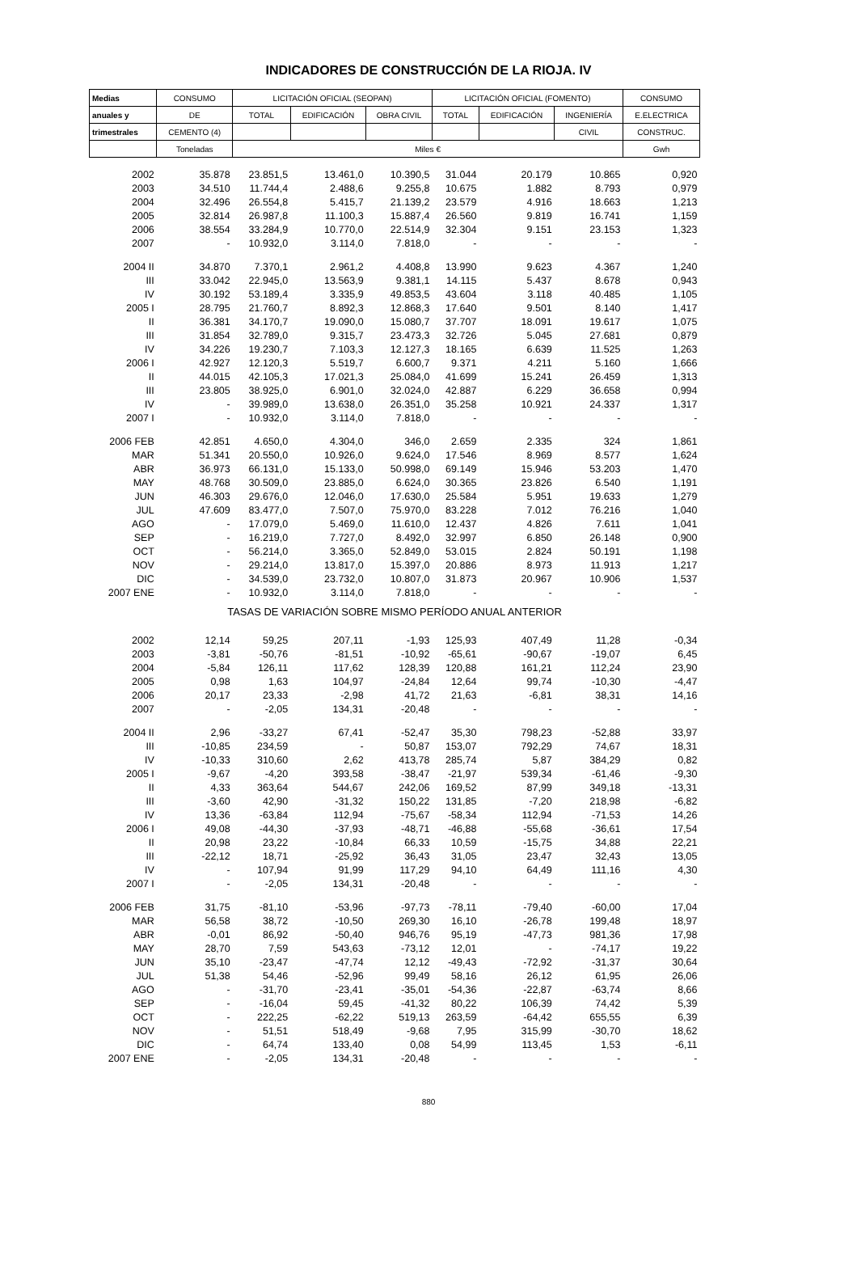INDICADORES DE CONSTRUCCIÓN DE LA RIOJA. IV
| Medias | CONSUMO | LICITACIÓN OFICIAL (SEOPAN) | | | LICITACIÓN OFICIAL (FOMENTO) | | | CONSUMO |
| --- | --- | --- | --- | --- | --- | --- | --- | --- |
| anuales y | DE | TOTAL | EDIFICACIÓN | OBRA CIVIL | TOTAL | EDIFICACIÓN | INGENIERÍA | E.ELECTRICA |
| trimestrales | CEMENTO (4) | | | | | | CIVIL | CONSTRUC. |
| | Toneladas | Miles € | | | | | | Gwh |
| 2002 | 35.878 | 23.851,5 | 13.461,0 | 10.390,5 | 31.044 | 20.179 | 10.865 | 0,920 |
| 2003 | 34.510 | 11.744,4 | 2.488,6 | 9.255,8 | 10.675 | 1.882 | 8.793 | 0,979 |
| 2004 | 32.496 | 26.554,8 | 5.415,7 | 21.139,2 | 23.579 | 4.916 | 18.663 | 1,213 |
| 2005 | 32.814 | 26.987,8 | 11.100,3 | 15.887,4 | 26.560 | 9.819 | 16.741 | 1,159 |
| 2006 | 38.554 | 33.284,9 | 10.770,0 | 22.514,9 | 32.304 | 9.151 | 23.153 | 1,323 |
| 2007 | - | 10.932,0 | 3.114,0 | 7.818,0 | - | - | - | - |
| 2004 II | 34.870 | 7.370,1 | 2.961,2 | 4.408,8 | 13.990 | 9.623 | 4.367 | 1,240 |
| III | 33.042 | 22.945,0 | 13.563,9 | 9.381,1 | 14.115 | 5.437 | 8.678 | 0,943 |
| IV | 30.192 | 53.189,4 | 3.335,9 | 49.853,5 | 43.604 | 3.118 | 40.485 | 1,105 |
| 2005 I | 28.795 | 21.760,7 | 8.892,3 | 12.868,3 | 17.640 | 9.501 | 8.140 | 1,417 |
| II | 36.381 | 34.170,7 | 19.090,0 | 15.080,7 | 37.707 | 18.091 | 19.617 | 1,075 |
| III | 31.854 | 32.789,0 | 9.315,7 | 23.473,3 | 32.726 | 5.045 | 27.681 | 0,879 |
| IV | 34.226 | 19.230,7 | 7.103,3 | 12.127,3 | 18.165 | 6.639 | 11.525 | 1,263 |
| 2006 I | 42.927 | 12.120,3 | 5.519,7 | 6.600,7 | 9.371 | 4.211 | 5.160 | 1,666 |
| II | 44.015 | 42.105,3 | 17.021,3 | 25.084,0 | 41.699 | 15.241 | 26.459 | 1,313 |
| III | 23.805 | 38.925,0 | 6.901,0 | 32.024,0 | 42.887 | 6.229 | 36.658 | 0,994 |
| IV | - | 39.989,0 | 13.638,0 | 26.351,0 | 35.258 | 10.921 | 24.337 | 1,317 |
| 2007 I | - | 10.932,0 | 3.114,0 | 7.818,0 | - | - | - | - |
| 2006 FEB | 42.851 | 4.650,0 | 4.304,0 | 346,0 | 2.659 | 2.335 | 324 | 1,861 |
| MAR | 51.341 | 20.550,0 | 10.926,0 | 9.624,0 | 17.546 | 8.969 | 8.577 | 1,624 |
| ABR | 36.973 | 66.131,0 | 15.133,0 | 50.998,0 | 69.149 | 15.946 | 53.203 | 1,470 |
| MAY | 48.768 | 30.509,0 | 23.885,0 | 6.624,0 | 30.365 | 23.826 | 6.540 | 1,191 |
| JUN | 46.303 | 29.676,0 | 12.046,0 | 17.630,0 | 25.584 | 5.951 | 19.633 | 1,279 |
| JUL | 47.609 | 83.477,0 | 7.507,0 | 75.970,0 | 83.228 | 7.012 | 76.216 | 1,040 |
| AGO | - | 17.079,0 | 5.469,0 | 11.610,0 | 12.437 | 4.826 | 7.611 | 1,041 |
| SEP | - | 16.219,0 | 7.727,0 | 8.492,0 | 32.997 | 6.850 | 26.148 | 0,900 |
| OCT | - | 56.214,0 | 3.365,0 | 52.849,0 | 53.015 | 2.824 | 50.191 | 1,198 |
| NOV | - | 29.214,0 | 13.817,0 | 15.397,0 | 20.886 | 8.973 | 11.913 | 1,217 |
| DIC | - | 34.539,0 | 23.732,0 | 10.807,0 | 31.873 | 20.967 | 10.906 | 1,537 |
| 2007 ENE | - | 10.932,0 | 3.114,0 | 7.818,0 | - | - | - | - |
| TASAS DE VARIACIÓN SOBRE MISMO PERÍODO ANUAL ANTERIOR | | | | | | | | |
| 2002 | 12,14 | 59,25 | 207,11 | -1,93 | 125,93 | 407,49 | 11,28 | -0,34 |
| 2003 | -3,81 | -50,76 | -81,51 | -10,92 | -65,61 | -90,67 | -19,07 | 6,45 |
| 2004 | -5,84 | 126,11 | 117,62 | 128,39 | 120,88 | 161,21 | 112,24 | 23,90 |
| 2005 | 0,98 | 1,63 | 104,97 | -24,84 | 12,64 | 99,74 | -10,30 | -4,47 |
| 2006 | 20,17 | 23,33 | -2,98 | 41,72 | 21,63 | -6,81 | 38,31 | 14,16 |
| 2007 | - | -2,05 | 134,31 | -20,48 | - | - | - | - |
| 2004 II | 2,96 | -33,27 | 67,41 | -52,47 | 35,30 | 798,23 | -52,88 | 33,97 |
| III | -10,85 | 234,59 | - | 50,87 | 153,07 | 792,29 | 74,67 | 18,31 |
| IV | -10,33 | 310,60 | 2,62 | 413,78 | 285,74 | 5,87 | 384,29 | 0,82 |
| 2005 I | -9,67 | -4,20 | 393,58 | -38,47 | -21,97 | 539,34 | -61,46 | -9,30 |
| II | 4,33 | 363,64 | 544,67 | 242,06 | 169,52 | 87,99 | 349,18 | -13,31 |
| III | -3,60 | 42,90 | -31,32 | 150,22 | 131,85 | -7,20 | 218,98 | -6,82 |
| IV | 13,36 | -63,84 | 112,94 | -75,67 | -58,34 | 112,94 | -71,53 | 14,26 |
| 2006 I | 49,08 | -44,30 | -37,93 | -48,71 | -46,88 | -55,68 | -36,61 | 17,54 |
| II | 20,98 | 23,22 | -10,84 | 66,33 | 10,59 | -15,75 | 34,88 | 22,21 |
| III | -22,12 | 18,71 | -25,92 | 36,43 | 31,05 | 23,47 | 32,43 | 13,05 |
| IV | - | 107,94 | 91,99 | 117,29 | 94,10 | 64,49 | 111,16 | 4,30 |
| 2007 I | - | -2,05 | 134,31 | -20,48 | - | - | - | - |
| 2006 FEB | 31,75 | -81,10 | -53,96 | -97,73 | -78,11 | -79,40 | -60,00 | 17,04 |
| MAR | 56,58 | 38,72 | -10,50 | 269,30 | 16,10 | -26,78 | 199,48 | 18,97 |
| ABR | -0,01 | 86,92 | -50,40 | 946,76 | 95,19 | -47,73 | 981,36 | 17,98 |
| MAY | 28,70 | 7,59 | 543,63 | -73,12 | 12,01 | - | -74,17 | 19,22 |
| JUN | 35,10 | -23,47 | -47,74 | 12,12 | -49,43 | -72,92 | -31,37 | 30,64 |
| JUL | 51,38 | 54,46 | -52,96 | 99,49 | 58,16 | 26,12 | 61,95 | 26,06 |
| AGO | - | -31,70 | -23,41 | -35,01 | -54,36 | -22,87 | -63,74 | 8,66 |
| SEP | - | -16,04 | 59,45 | -41,32 | 80,22 | 106,39 | 74,42 | 5,39 |
| OCT | - | 222,25 | -62,22 | 519,13 | 263,59 | -64,42 | 655,55 | 6,39 |
| NOV | - | 51,51 | 518,49 | -9,68 | 7,95 | 315,99 | -30,70 | 18,62 |
| DIC | - | 64,74 | 133,40 | 0,08 | 54,99 | 113,45 | 1,53 | -6,11 |
| 2007 ENE | - | -2,05 | 134,31 | -20,48 | - | - | - | - |
880